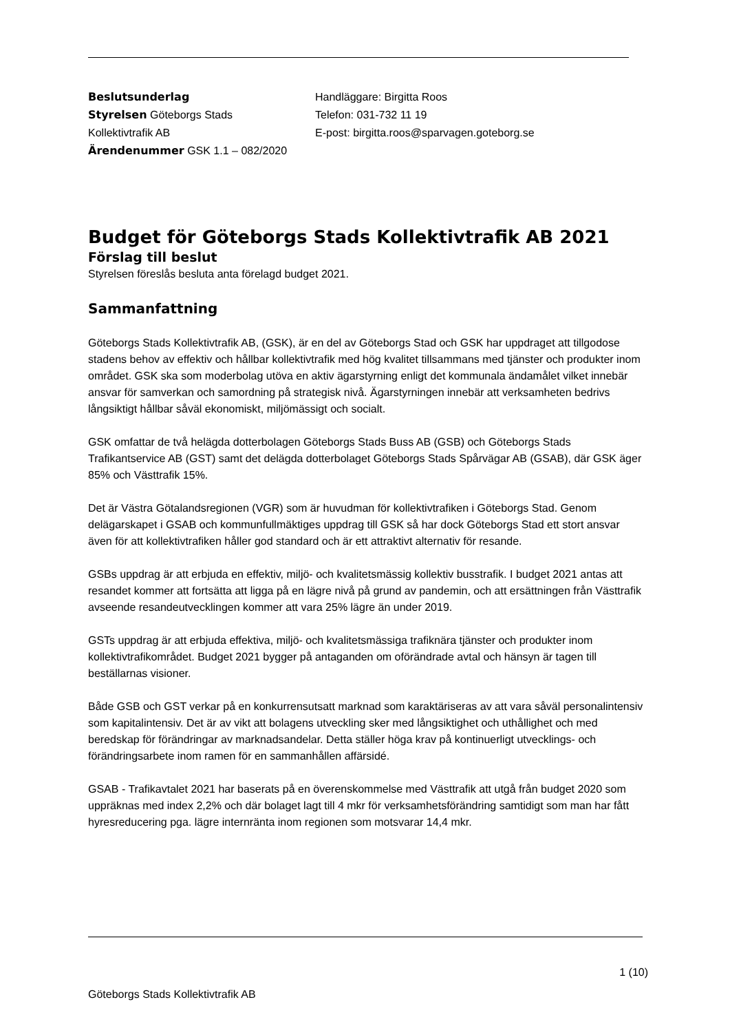Beslutsunderlag
Styrelsen Göteborgs Stads
Kollektivtrafik AB
Ärendenummer GSK 1.1 – 082/2020
Handläggare: Birgitta Roos
Telefon: 031-732 11 19
E-post: birgitta.roos@sparvagen.goteborg.se
Budget för Göteborgs Stads Kollektivtrafik AB 2021
Förslag till beslut
Styrelsen föreslås besluta anta förelagd budget 2021.
Sammanfattning
Göteborgs Stads Kollektivtrafik AB, (GSK), är en del av Göteborgs Stad och GSK har uppdraget att tillgodose stadens behov av effektiv och hållbar kollektivtrafik med hög kvalitet tillsammans med tjänster och produkter inom området. GSK ska som moderbolag utöva en aktiv ägarstyrning enligt det kommunala ändamålet vilket innebär ansvar för samverkan och samordning på strategisk nivå. Ägarstyrningen innebär att verksamheten bedrivs långsiktigt hållbar såväl ekonomiskt, miljömässigt och socialt.
GSK omfattar de två helägda dotterbolagen Göteborgs Stads Buss AB (GSB) och Göteborgs Stads Trafikantservice AB (GST) samt det delägda dotterbolaget Göteborgs Stads Spårvägar AB (GSAB), där GSK äger 85% och Västtrafik 15%.
Det är Västra Götalandsregionen (VGR) som är huvudman för kollektivtrafiken i Göteborgs Stad. Genom delägarskapet i GSAB och kommunfullmäktiges uppdrag till GSK så har dock Göteborgs Stad ett stort ansvar även för att kollektivtrafiken håller god standard och är ett attraktivt alternativ för resande.
GSBs uppdrag är att erbjuda en effektiv, miljö- och kvalitetsmässig kollektiv busstrafik. I budget 2021 antas att resandet kommer att fortsätta att ligga på en lägre nivå på grund av pandemin, och att ersättningen från Västtrafik avseende resandeutvecklingen kommer att vara 25% lägre än under 2019.
GSTs uppdrag är att erbjuda effektiva, miljö- och kvalitetsmässiga trafiknära tjänster och produkter inom kollektivtrafikområdet. Budget 2021 bygger på antaganden om oförändrade avtal och hänsyn är tagen till beställarnas visioner.
Både GSB och GST verkar på en konkurrensutsatt marknad som karaktäriseras av att vara såväl personalintensiv som kapitalintensiv. Det är av vikt att bolagens utveckling sker med långsiktighet och uthållighet och med beredskap för förändringar av marknadsandelar. Detta ställer höga krav på kontinuerligt utvecklings- och förändringsarbete inom ramen för en sammanhållen affärsidé.
GSAB - Trafikavtalet 2021 har baserats på en överenskommelse med Västtrafik att utgå från budget 2020 som uppräknas med index 2,2% och där bolaget lagt till 4 mkr för verksamhetsförändring samtidigt som man har fått hyresreducering pga. lägre internränta inom regionen som motsvarar 14,4 mkr.
1 (10)
Göteborgs Stads Kollektivtrafik AB